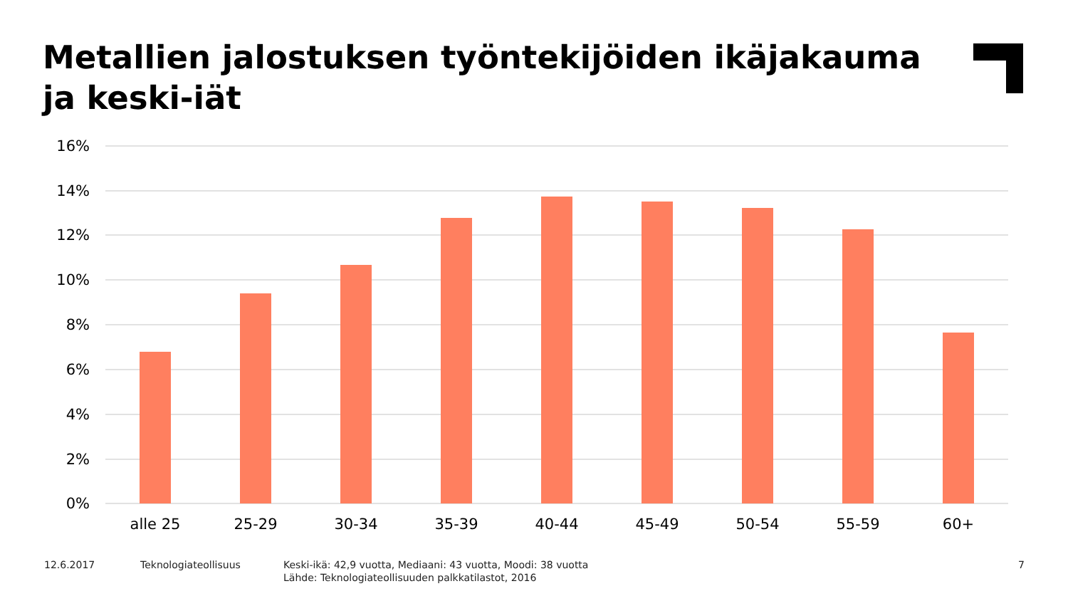Metallien jalostuksen työntekijöiden ikäjakauma
ja keski-iät
16%
14%
12%
10%
8%
6%
4%
2%
0%
alle 25
25-29
30-34
35-39
40-44
45-49
50-54
55-59
60+
12.6.2017 Teknologiateollisuus
Keski-ikä: 42,9 vuotta, Mediaani: 43 vuotta, Moodi: 38 vuotta
Lähde: Teknologiateollisuuden palkkatilastot, 2016
7